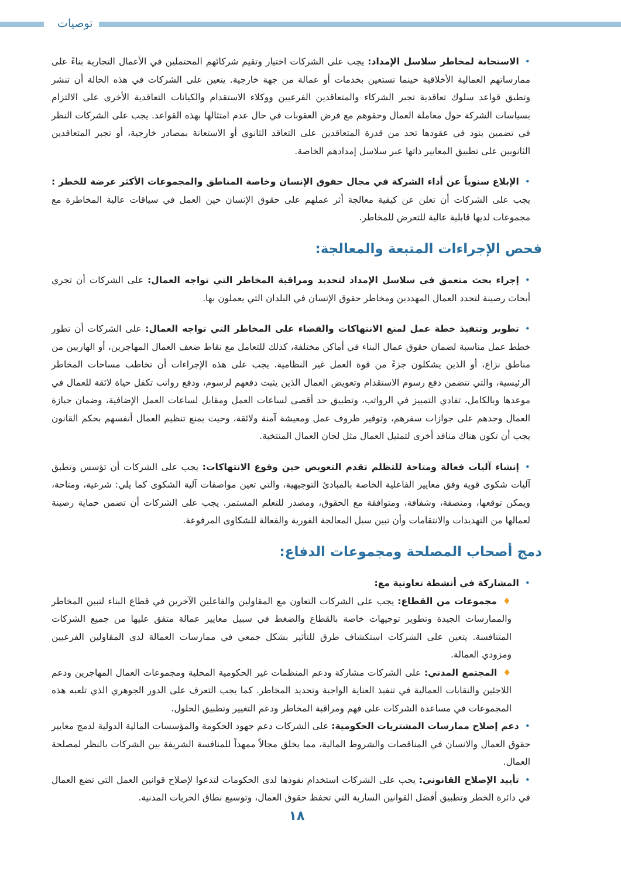توصيات
•الاستجابة لمخاطر سلاسل الإمداد: يجب على الشركات اختيار وتقيم شركائهم المحتملين في الأعمال التجارية بناءً على ممارساتهم العمالية الأخلاقية حينما تستعين بخدمات أو عمالة من جهة خارجية. يتعين على الشركات في هذه الحالة أن تنشر وتطبق قواعد سلوك تعاقدية تجبر الشركاء والمتعاقدين الفرعيين ووكلاء الاستقدام والكيانات التعاقدية الأخرى على الالتزام بسياسات الشركة حول معاملة العمال وحقوهم مع فرض العقوبات في حال عدم امتثالها بهذه القواعد. يجب على الشركات النظر في تضمين بنود في عقودها تحد من قدرة المتعاقدين على التعاقد الثانوي أو الاستعانة بمصادر خارجية، أو تجبر المتعاقدين الثانويين على تطبيق المعايير ذاتها عبر سلاسل إمدادهم الخاصة.
•الإبلاغ سنوياً عن أداء الشركة في مجال حقوق الإنسان وخاصة المناطق والمجموعات الأكثر عرضة للخطر : يجب على الشركات أن تعلن عن كيفية معالجة أثر عملهم على حقوق الإنسان حين العمل في سياقات عالية المخاطرة مع مجموعات لديها قابلية عالية للتعرض للمخاطر.
فحص الإجراءات المتبعة والمعالجة:
•إجراء بحث متعمق في سلاسل الإمداد لتحديد ومراقبة المخاطر التي تواجه العمال: على الشركات أن تجري أبحاث رصينة لتحدد العمال المهددين ومخاطر حقوق الإنسان في البلدان التي يعملون بها.
•تطوير وتنفيذ خطة عمل لمنع الانتهاكات والقضاء على المخاطر التي تواجه العمال: على الشركات أن تطور خطط عمل مناسبة لضمان حقوق عمال البناء في أماكن مختلفة، كذلك للتعامل مع نقاط ضعف العمال المهاجرين، أو الهاربين من مناطق نزاع، أو الذين يشكلون جزءً من قوة العمل غير النظامية. يجب على هذه الإجراءات أن تخاطب مساحات المخاطر الرئيسية، والتي تتضمن دفع رسوم الاستقدام وتعويض العمال الذين يثبت دفعهم لرسوم، ودفع رواتب تكفل حياة لائقة للعمال في موعدها وبالكامل، تفادي التمييز في الرواتب، وتطبيق حد أقصى لساعات العمل ومقابل لساعات العمل الإضافية، وضمان حيازة العمال وحدهم على جوازات سفرهم، وتوفير ظروف عمل ومعيشة آمنة ولائقة، وحيث يمنع تنظيم العمال أنفسهم بحكم القانون يجب أن تكون هناك منافذ أخرى لتمثيل العمال مثل لجان العمال المنتخبة.
•إنشاء آليات فعالة ومتاحة للتظلم تقدم التعويض حين وقوع الانتهاكات: يجب على الشركات أن تؤسس وتطبق آليات شكوى قوية وفق معايير الفاعلية الخاصة بالمبادئ التوجيهية، والتي تعين مواصفات آلية الشكوى كما يلي: شرعية، ومتاحة، ويمكن توقعها، ومنصفة، وشفافة، ومتوافقة مع الحقوق، ومصدر للتعلم المستمر. يجب على الشركات أن تضمن حماية رصينة لعمالها من التهديدات والانتقامات وأن تبين سبل المعالجة الفورية والفعالة للشكاوى المرفوعة.
دمج أصحاب المصلحة ومجموعات الدفاع:
•المشاركة في أنشطة تعاونية مع:
♦مجموعات من القطاع: يجب على الشركات التعاون مع المقاولين والفاعلين الآخرين في قطاع البناء لتبين المخاطر والممارسات الجيدة وتطوير توجيهات خاصة بالقطاع والضغط في سبيل معايير عمالة متفق عليها من جميع الشركات المتنافسة. يتعين على الشركات استكشاف طرق للتأثير بشكل جمعي في ممارسات العمالة لدى المقاولين الفرعيين ومزودي العمالة.
♦المجتمع المدني: على الشركات مشاركة ودعم المنظمات غير الحكومية المحلية ومجموعات العمال المهاجرين ودعم اللاجئين والنقابات العمالية في تنفيذ العناية الواجبة وتحديد المخاطر. كما يجب التعرف على الدور الجوهري الذي تلعبه هذه المجموعات في مساعدة الشركات على فهم ومراقبة المخاطر ودعم التغيير وتطبيق الحلول.
•دعم إصلاح ممارسات المشتريات الحكومية: على الشركات دعم جهود الحكومة والمؤسسات المالية الدولية لدمج معايير حقوق العمال والانسان في المناقصات والشروط المالية، مما يخلق مجالاً ممهداً للمنافسة الشريفة بين الشركات بالنظر لمصلحة العمال.
•تأييد الإصلاح القانوني: يجب على الشركات استخدام نفوذها لدى الحكومات لتدعوا لإصلاح قوانين العمل التي تضع العمال في دائرة الخطر وتطبيق أفضل القوانين السارية التي تحفظ حقوق العمال، وتوسيع نطاق الحريات المدنية.
١٨